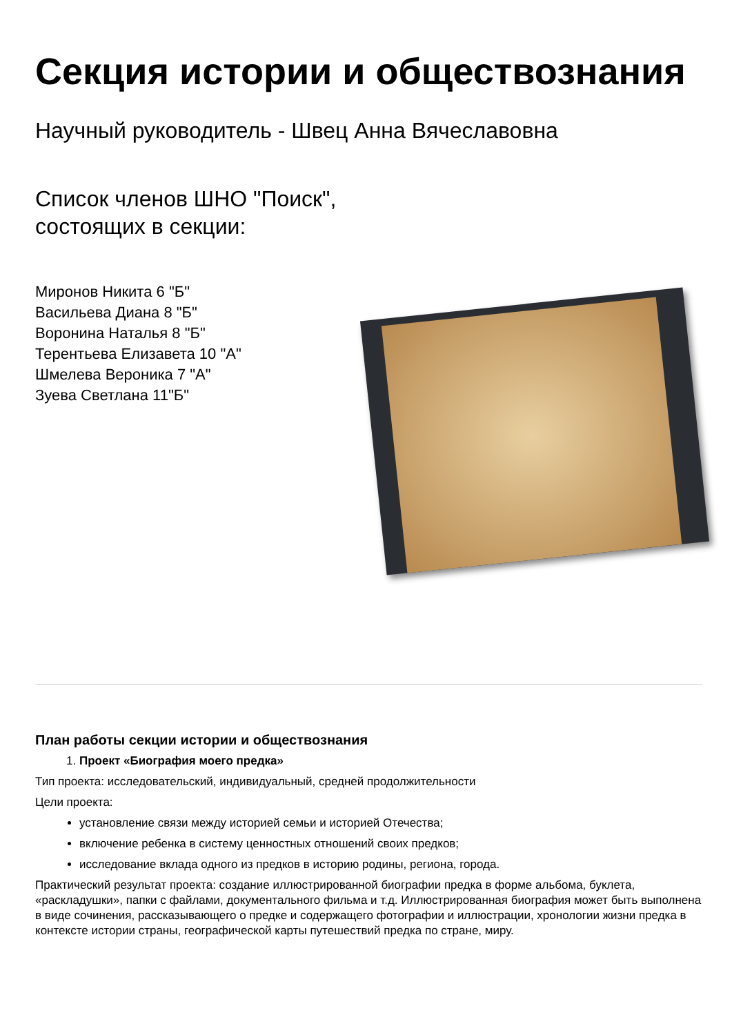Секция истории и обществознания
Научный руководитель - Швец Анна Вячеславовна
Список членов ШНО "Поиск",
состоящих в секции:
Миронов Никита 6 "Б"
Васильева Диана 8 "Б"
Воронина Наталья 8 "Б"
Терентьева Елизавета 10 "А"
Шмелева Вероника 7 "А"
Зуева Светлана 11"Б"
План работы секции истории и обществознания
1. Проект «Биография моего предка»
Тип проекта: исследовательский, индивидуальный, средней продолжительности
Цели проекта:
установление связи между историей семьи и историей Отечества;
включение ребенка в систему ценностных отношений своих предков;
исследование вклада одного из предков в историю родины, региона, города.
Практический результат проекта: создание иллюстрированной биографии предка в форме альбома, буклета, «раскладушки», папки с файлами, документального фильма и т.д. Иллюстрированная биография может быть выполнена в виде сочинения, рассказывающего о предке и содержащего фотографии и иллюстрации, хронологии жизни предка в контексте истории страны, географической карты путешествий предка по стране, миру.